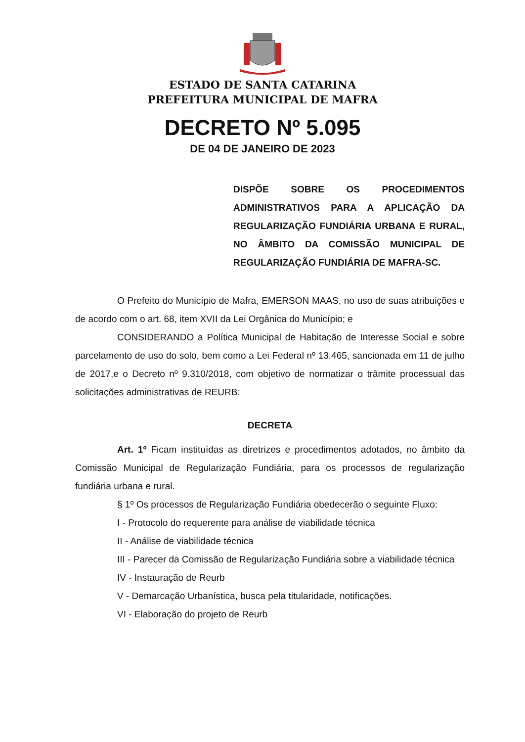ESTADO DE SANTA CATARINA
PREFEITURA MUNICIPAL DE MAFRA
DECRETO Nº 5.095
DE 04 DE JANEIRO DE 2023
DISPÕE SOBRE OS PROCEDIMENTOS ADMINISTRATIVOS PARA A APLICAÇÃO DA REGULARIZAÇÃO FUNDIÁRIA URBANA E RURAL, NO ÂMBITO DA COMISSÃO MUNICIPAL DE REGULARIZAÇÃO FUNDIÁRIA DE MAFRA-SC.
O Prefeito do Município de Mafra, EMERSON MAAS, no uso de suas atribuições e de acordo com o art. 68, item XVII da Lei Orgânica do Município; e
CONSIDERANDO a Política Municipal de Habitação de Interesse Social e sobre parcelamento de uso do solo, bem como a Lei Federal nº 13.465, sancionada em 11 de julho de 2017,e o Decreto nº 9.310/2018, com objetivo de normatizar o trâmite processual das solicitações administrativas de REURB:
DECRETA
Art. 1º Ficam instituídas as diretrizes e procedimentos adotados, no âmbito da Comissão Municipal de Regularização Fundiária, para os processos de regularização fundiária urbana e rural.
§ 1º Os processos de Regularização Fundiária obedecerão o seguinte Fluxo:
I - Protocolo do requerente para análise de viabilidade técnica
II - Análise de viabilidade técnica
III - Parecer da Comissão de Regularização Fundiária sobre a viabilidade técnica
IV - Instauração de Reurb
V - Demarcação Urbanística, busca pela titularidade, notificações.
VI - Elaboração do projeto de Reurb